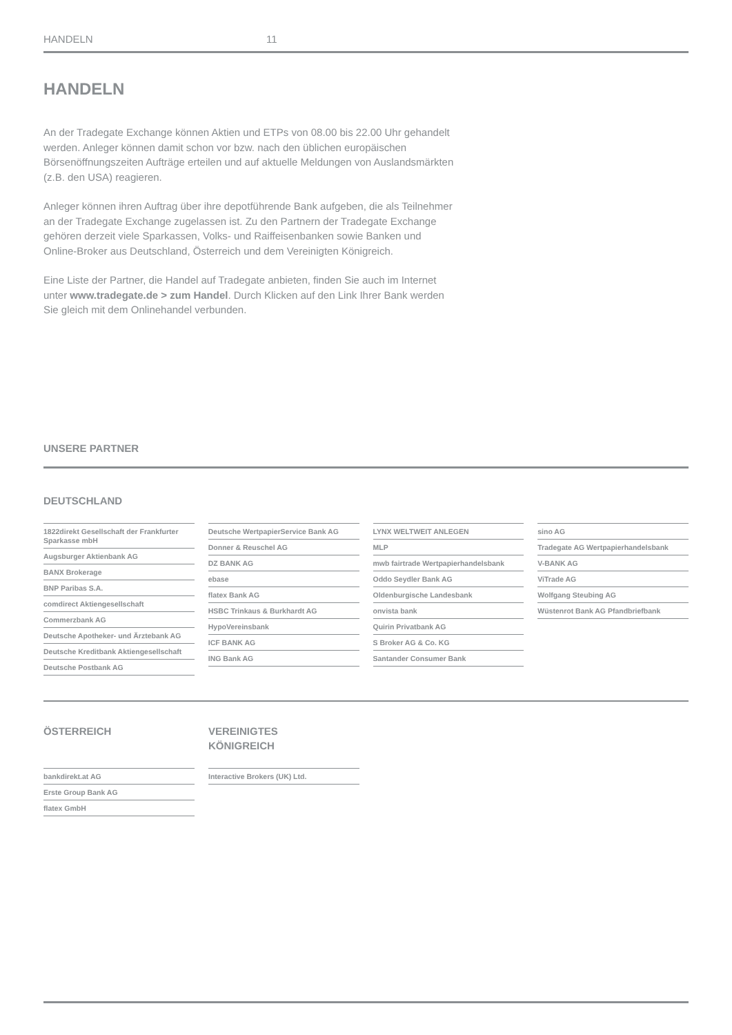HANDELN 11
HANDELN
An der Tradegate Exchange können Aktien und ETPs von 08.00 bis 22.00 Uhr gehandelt werden. Anleger können damit schon vor bzw. nach den üblichen europäischen Börsenöffnungszeiten Aufträge erteilen und auf aktuelle Meldungen von Auslandsmärkten (z.B. den USA) reagieren.
Anleger können ihren Auftrag über ihre depotführende Bank aufgeben, die als Teilnehmer an der Tradegate Exchange zugelassen ist. Zu den Partnern der Tradegate Exchange gehören derzeit viele Sparkassen, Volks- und Raiffeisenbanken sowie Banken und Online-Broker aus Deutschland, Österreich und dem Vereinigten Königreich.
Eine Liste der Partner, die Handel auf Tradegate anbieten, finden Sie auch im Internet unter www.tradegate.de > zum Handel. Durch Klicken auf den Link Ihrer Bank werden Sie gleich mit dem Onlinehandel verbunden.
UNSERE PARTNER
DEUTSCHLAND
1822direkt Gesellschaft der Frankfurter Sparkasse mbH
Augsburger Aktienbank AG
BANX Brokerage
BNP Paribas S.A.
comdirect Aktiengesellschaft
Commerzbank AG
Deutsche Apotheker- und Ärztebank AG
Deutsche Kreditbank Aktiengesellschaft
Deutsche Postbank AG
Deutsche WertpapierService Bank AG
Donner & Reuschel AG
DZ BANK AG
ebase
flatex Bank AG
HSBC Trinkaus & Burkhardt AG
HypoVereinsbank
ICF BANK AG
ING Bank AG
LYNX WELTWEIT ANLEGEN
MLP
mwb fairtrade Wertpapierhandelsbank
Oddo Seydler Bank AG
Oldenburgische Landesbank
onvista bank
Quirin Privatbank AG
S Broker AG & Co. KG
Santander Consumer Bank
sino AG
Tradegate AG Wertpapierhandelsbank
V-BANK AG
ViTrade AG
Wolfgang Steubing AG
Wüstenrot Bank AG Pfandbriefbank
ÖSTERREICH
bankdirekt.at AG
Erste Group Bank AG
flatex GmbH
VEREINIGTES
KÖNIGREICH
Interactive Brokers (UK) Ltd.